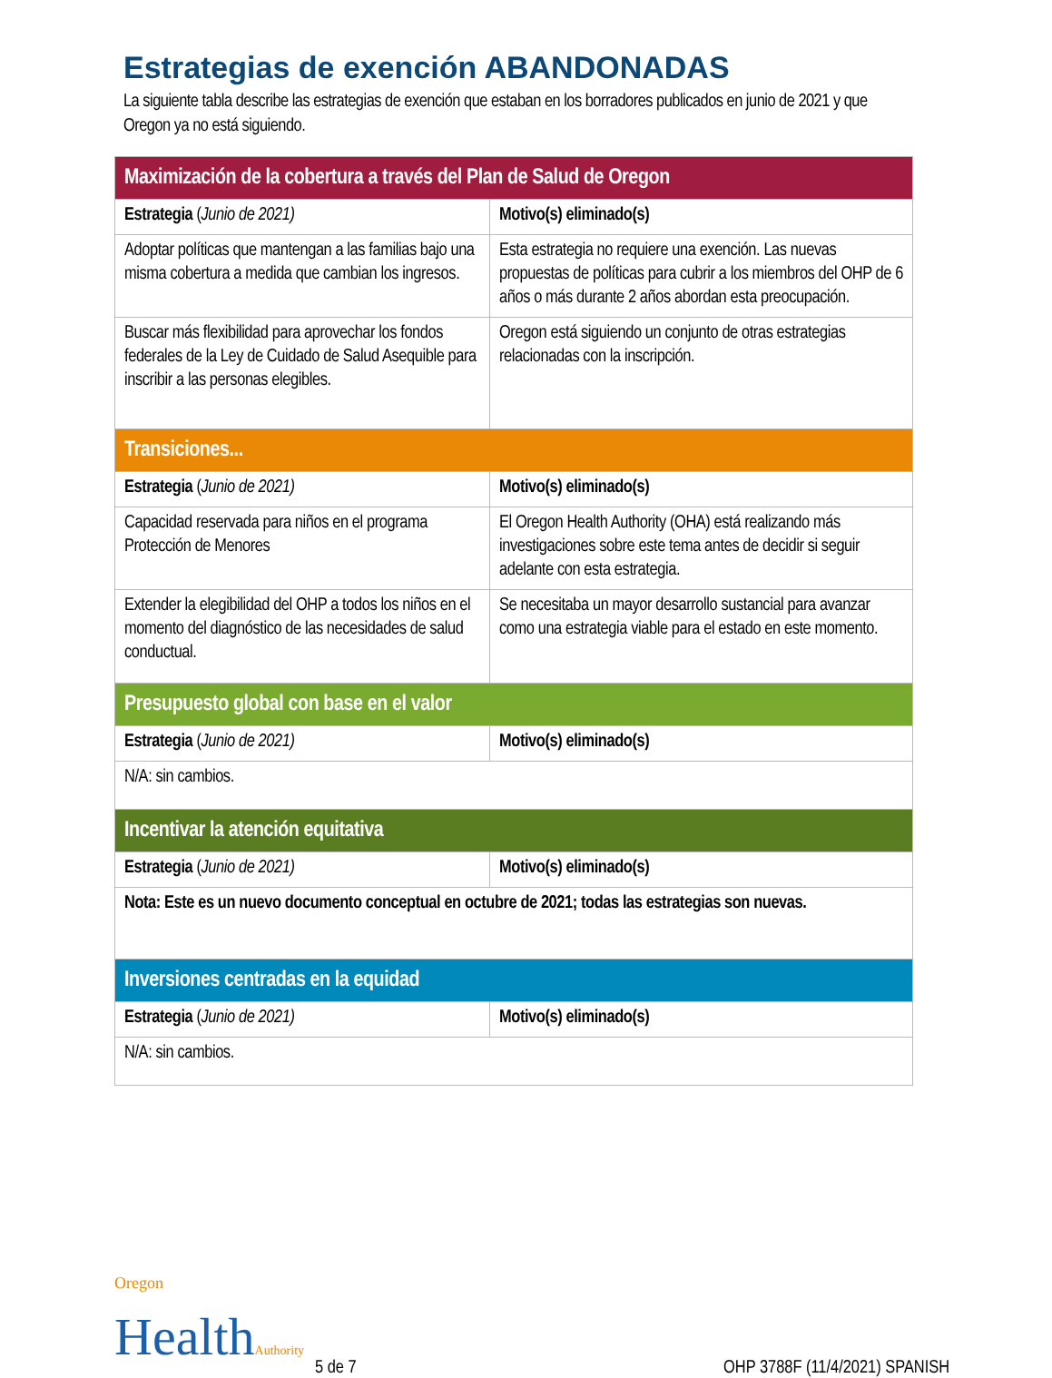Estrategias de exención ABANDONADAS
La siguiente tabla describe las estrategias de exención que estaban en los borradores publicados en junio de 2021 y que Oregon ya no está siguiendo.
| Maximización de la cobertura a través del Plan de Salud de Oregon | |
| --- | --- |
| Estrategia ( Junio de 2021) | Motivo(s) eliminado(s) |
| Adoptar políticas que mantengan a las familias bajo una misma cobertura a medida que cambian los ingresos. | Esta estrategia no requiere una exención. Las nuevas propuestas de políticas para cubrir a los miembros del OHP de 6 años o más durante 2 años abordan esta preocupación. |
| Buscar más flexibilidad para aprovechar los fondos federales de la Ley de Cuidado de Salud Asequible para inscribir a las personas elegibles. | Oregon está siguiendo un conjunto de otras estrategias relacionadas con la inscripción. |
| Transiciones... | |
| Estrategia ( Junio de 2021) | Motivo(s) eliminado(s) |
| Capacidad reservada para niños en el programa Protección de Menores | El Oregon Health Authority (OHA) está realizando más investigaciones sobre este tema antes de decidir si seguir adelante con esta estrategia. |
| Extender la elegibilidad del OHP a todos los niños en el momento del diagnóstico de las necesidades de salud conductual. | Se necesitaba un mayor desarrollo sustancial para avanzar como una estrategia viable para el estado en este momento. |
| Presupuesto global con base en el valor | |
| Estrategia ( Junio de 2021) | Motivo(s) eliminado(s) |
| N/A: sin cambios. | |
| Incentivar la atención equitativa | |
| Estrategia ( Junio de 2021) | Motivo(s) eliminado(s) |
| Nota: Este es un nuevo documento conceptual en octubre de 2021; todas las estrategias son nuevas. | |
| Inversiones centradas en la equidad | |
| Estrategia ( Junio de 2021) | Motivo(s) eliminado(s) |
| N/A: sin cambios. | |
Oregon
HealthAuthority
5 de 7
OHP 3788F (11/4/2021) SPANISH